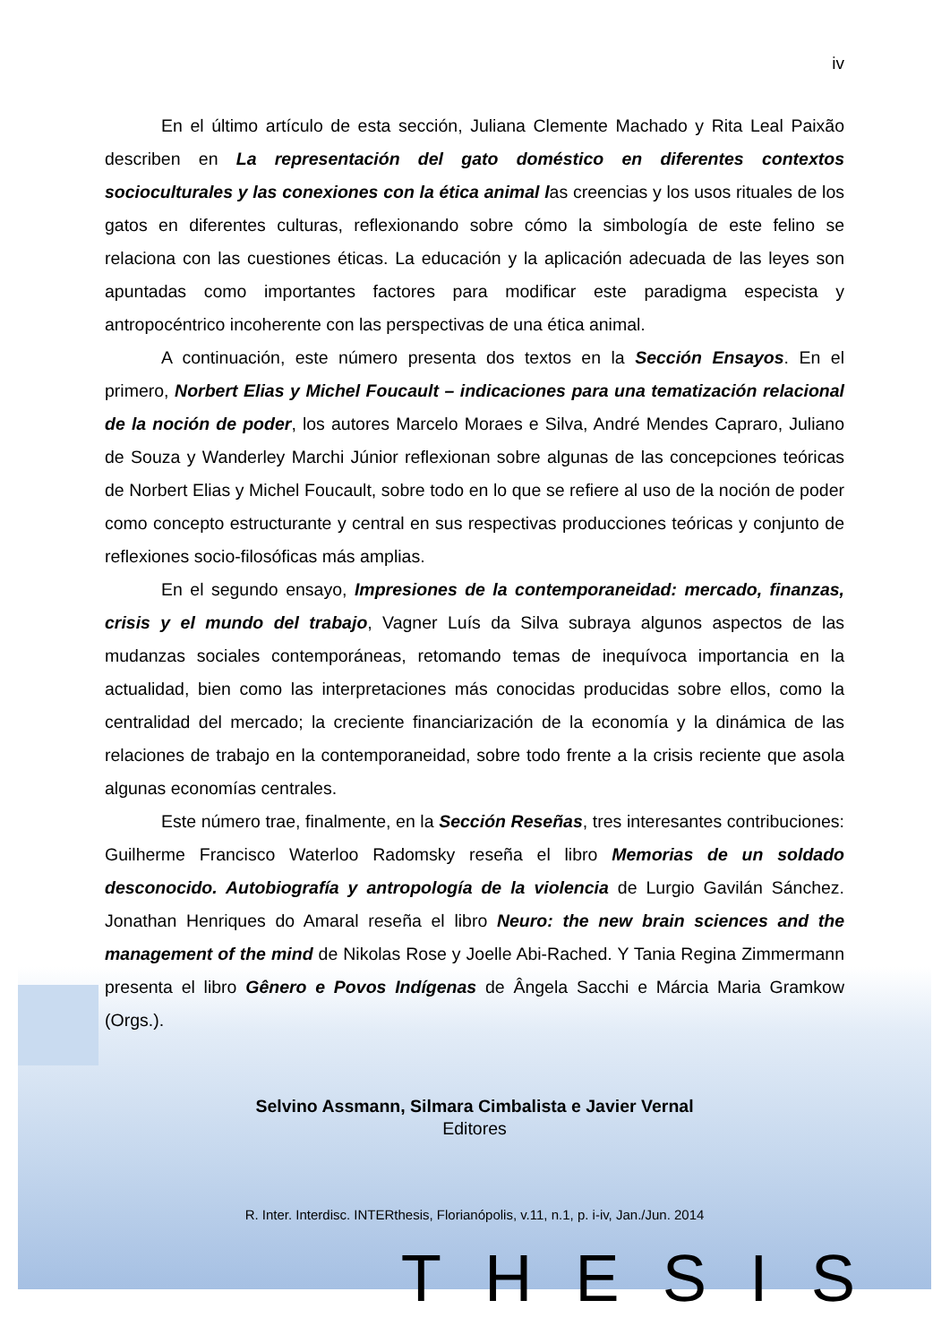iv
En el último artículo de esta sección, Juliana Clemente Machado y Rita Leal Paixão describen en La representación del gato doméstico en diferentes contextos socioculturales y las conexiones con la ética animal las creencias y los usos rituales de los gatos en diferentes culturas, reflexionando sobre cómo la simbología de este felino se relaciona con las cuestiones éticas. La educación y la aplicación adecuada de las leyes son apuntadas como importantes factores para modificar este paradigma especista y antropocéntrico incoherente con las perspectivas de una ética animal.
A continuación, este número presenta dos textos en la Sección Ensayos. En el primero, Norbert Elias y Michel Foucault – indicaciones para una tematización relacional de la noción de poder, los autores Marcelo Moraes e Silva, André Mendes Capraro, Juliano de Souza y Wanderley Marchi Júnior reflexionan sobre algunas de las concepciones teóricas de Norbert Elias y Michel Foucault, sobre todo en lo que se refiere al uso de la noción de poder como concepto estructurante y central en sus respectivas producciones teóricas y conjunto de reflexiones socio-filosóficas más amplias.
En el segundo ensayo, Impresiones de la contemporaneidad: mercado, finanzas, crisis y el mundo del trabajo, Vagner Luís da Silva subraya algunos aspectos de las mudanzas sociales contemporáneas, retomando temas de inequívoca importancia en la actualidad, bien como las interpretaciones más conocidas producidas sobre ellos, como la centralidad del mercado; la creciente financiarización de la economía y la dinámica de las relaciones de trabajo en la contemporaneidad, sobre todo frente a la crisis reciente que asola algunas economías centrales.
Este número trae, finalmente, en la Sección Reseñas, tres interesantes contribuciones: Guilherme Francisco Waterloo Radomsky reseña el libro Memorias de un soldado desconocido. Autobiografía y antropología de la violencia de Lurgio Gavilán Sánchez. Jonathan Henriques do Amaral reseña el libro Neuro: the new brain sciences and the management of the mind de Nikolas Rose y Joelle Abi-Rached. Y Tania Regina Zimmermann presenta el libro Gênero e Povos Indígenas de Ângela Sacchi e Márcia Maria Gramkow (Orgs.).
Selvino Assmann, Silmara Cimbalista e Javier Vernal
Editores
R. Inter. Interdisc. INTERthesis, Florianópolis, v.11, n.1, p. i-iv, Jan./Jun. 2014
THESIS